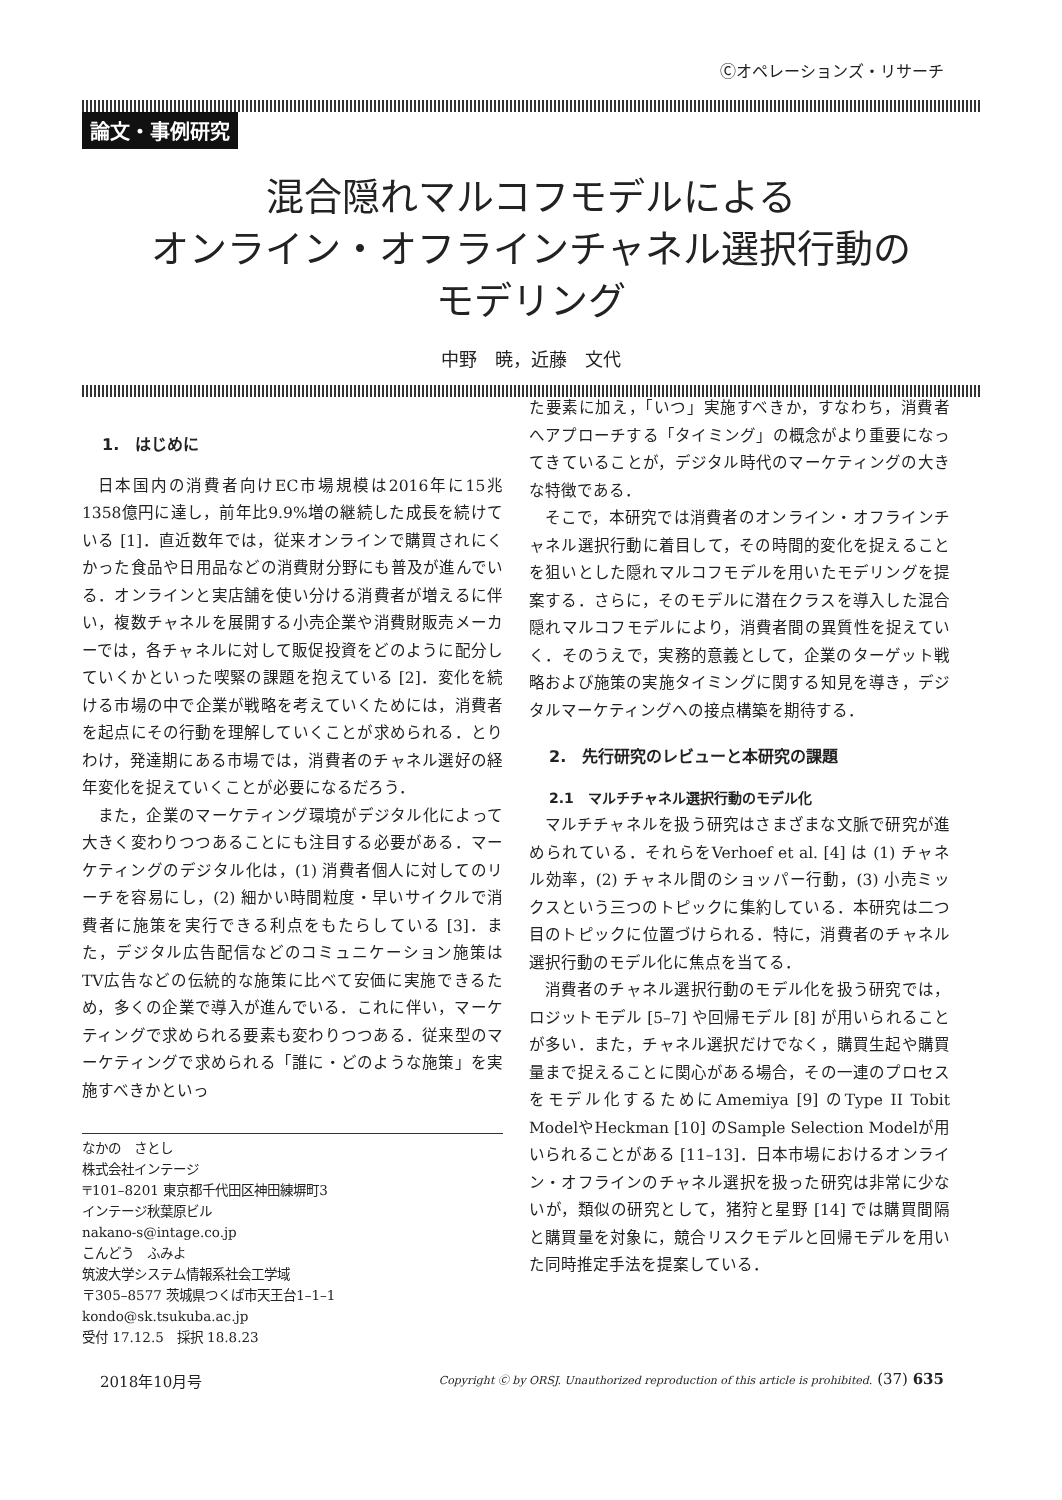Ⓒオペレーションズ・リサーチ
論文・事例研究
混合隠れマルコフモデルによる
オンライン・オフラインチャネル選択行動の
モデリング
中野　暁，近藤　文代
1.　はじめに
日本国内の消費者向けEC市場規模は2016年に15兆1358億円に達し，前年比9.9%増の継続した成長を続けている [1]．直近数年では，従来オンラインで購買されにくかった食品や日用品などの消費財分野にも普及が進んでいる．オンラインと実店舗を使い分ける消費者が増えるに伴い，複数チャネルを展開する小売企業や消費財販売メーカーでは，各チャネルに対して販促投資をどのように配分していくかといった喫緊の課題を抱えている [2]．変化を続ける市場の中で企業が戦略を考えていくためには，消費者を起点にその行動を理解していくことが求められる．とりわけ，発達期にある市場では，消費者のチャネル選好の経年変化を捉えていくことが必要になるだろう．
また，企業のマーケティング環境がデジタル化によって大きく変わりつつあることにも注目する必要がある．マーケティングのデジタル化は，(1) 消費者個人に対してのリーチを容易にし，(2) 細かい時間粒度・早いサイクルで消費者に施策を実行できる利点をもたらしている [3]．また，デジタル広告配信などのコミュニケーション施策はTV広告などの伝統的な施策に比べて安価に実施できるため，多くの企業で導入が進んでいる．これに伴い，マーケティングで求められる要素も変わりつつある．従来型のマーケティングで求められる「誰に・どのような施策」を実施すべきかといっ
なかの　さとし
株式会社インテージ
〒101–8201 東京都千代田区神田練塀町3
インテージ秋葉原ビル
nakano-s@intage.co.jp
こんどう　ふみよ
筑波大学システム情報系社会工学域
〒305–8577 茨城県つくば市天王台1–1–1
kondo@sk.tsukuba.ac.jp
受付 17.12.5　採択 18.8.23
た要素に加え，「いつ」実施すべきか，すなわち，消費者へアプローチする「タイミング」の概念がより重要になってきていることが，デジタル時代のマーケティングの大きな特徴である．
そこで，本研究では消費者のオンライン・オフラインチャネル選択行動に着目して，その時間的変化を捉えることを狙いとした隠れマルコフモデルを用いたモデリングを提案する．さらに，そのモデルに潜在クラスを導入した混合隠れマルコフモデルにより，消費者間の異質性を捉えていく．そのうえで，実務的意義として，企業のターゲット戦略および施策の実施タイミングに関する知見を導き，デジタルマーケティングへの接点構築を期待する．
2.　先行研究のレビューと本研究の課題
2.1　マルチチャネル選択行動のモデル化
マルチチャネルを扱う研究はさまざまな文脈で研究が進められている．それらをVerhoef et al. [4] は (1) チャネル効率，(2) チャネル間のショッパー行動，(3) 小売ミックスという三つのトピックに集約している．本研究は二つ目のトピックに位置づけられる．特に，消費者のチャネル選択行動のモデル化に焦点を当てる．
消費者のチャネル選択行動のモデル化を扱う研究では，ロジットモデル [5–7] や回帰モデル [8] が用いられることが多い．また，チャネル選択だけでなく，購買生起や購買量まで捉えることに関心がある場合，その一連のプロセスをモデル化するためにAmemiya [9] のType II Tobit ModelやHeckman [10] のSample Selection Modelが用いられることがある [11–13]．日本市場におけるオンライン・オフラインのチャネル選択を扱った研究は非常に少ないが，類似の研究として，猪狩と星野 [14] では購買間隔と購買量を対象に，競合リスクモデルと回帰モデルを用いた同時推定手法を提案している．
2018年10月号 Copyright Ⓒ by ORSJ. Unauthorized reproduction of this article is prohibited. (37) 635